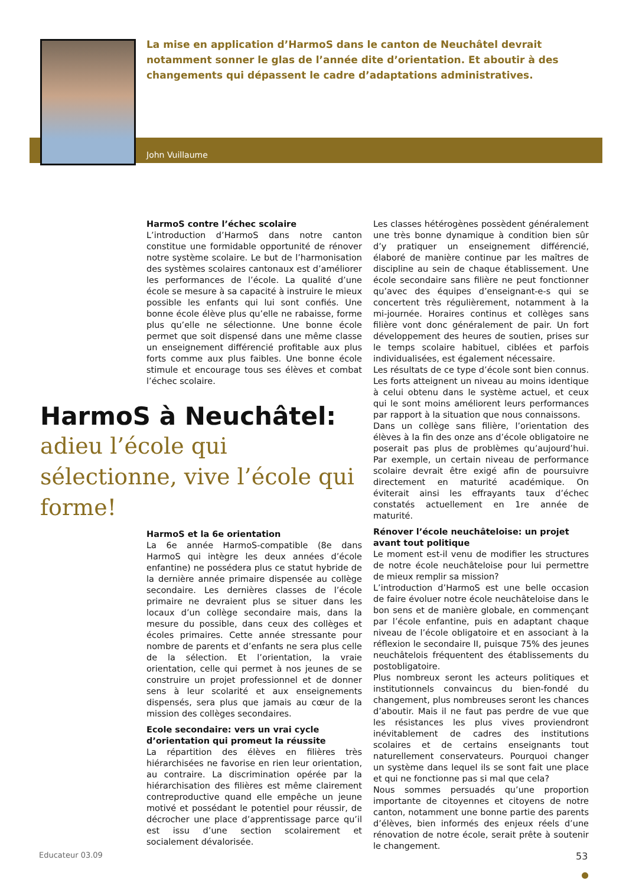La mise en application d’HarmoS dans le canton de Neuchâtel devrait notamment sonner le glas de l’année dite d’orientation. Et aboutir à des changements qui dépassent le cadre d’adaptations administratives.
John Vuillaume
HarmoS contre l’échec scolaire
L’introduction d’HarmoS dans notre canton constitue une formidable opportunité de rénover notre système scolaire. Le but de l’harmonisation des systèmes scolaires cantonaux est d’améliorer les performances de l’école. La qualité d’une école se mesure à sa capacité à instruire le mieux possible les enfants qui lui sont confiés. Une bonne école élève plus qu’elle ne rabaisse, forme plus qu’elle ne sélectionne. Une bonne école permet que soit dispensé dans une même classe un enseignement différencié profitable aux plus forts comme aux plus faibles. Une bonne école stimule et encourage tous ses élèves et combat l’échec scolaire.
HarmoS à Neuchâtel:
adieu l’école qui sélectionne, vive l’école qui forme!
HarmoS et la 6e orientation
La 6e année HarmoS-compatible (8e dans HarmoS qui intègre les deux années d’école enfantine) ne possédera plus ce statut hybride de la dernière année primaire dispensée au collège secondaire. Les dernières classes de l’école primaire ne devraient plus se situer dans les locaux d’un collège secondaire mais, dans la mesure du possible, dans ceux des collèges et écoles primaires. Cette année stressante pour nombre de parents et d’enfants ne sera plus celle de la sélection. Et l’orientation, la vraie orientation, celle qui permet à nos jeunes de se construire un projet professionnel et de donner sens à leur scolarité et aux enseignements dispensés, sera plus que jamais au cœur de la mission des collèges secondaires.
Ecole secondaire: vers un vrai cycle d’orientation qui promeut la réussite
La répartition des élèves en filières très hiérarchisées ne favorise en rien leur orientation, au contraire. La discrimination opérée par la hiérarchisation des filières est même clairement contreproductive quand elle empêche un jeune motivé et possédant le potentiel pour réussir, de décrocher une place d’apprentissage parce qu’il est issu d’une section scolairement et socialement dévalorisée.
Les classes hétérogènes possèdent généralement une très bonne dynamique à condition bien sûr d’y pratiquer un enseignement différencié, élaboré de manière continue par les maîtres de discipline au sein de chaque établissement. Une école secondaire sans filière ne peut fonctionner qu’avec des équipes d’enseignant-e-s qui se concertent très régulièrement, notamment à la mi-journée. Horaires continus et collèges sans filière vont donc généralement de pair. Un fort développement des heures de soutien, prises sur le temps scolaire habituel, ciblées et parfois individualisées, est également nécessaire.
Les résultats de ce type d’école sont bien connus. Les forts atteignent un niveau au moins identique à celui obtenu dans le système actuel, et ceux qui le sont moins améliorent leurs performances par rapport à la situation que nous connaissons.
Dans un collège sans filière, l’orientation des élèves à la fin des onze ans d’école obligatoire ne poserait pas plus de problèmes qu’aujourd’hui. Par exemple, un certain niveau de performance scolaire devrait être exigé afin de poursuivre directement en maturité académique. On éviterait ainsi les effrayants taux d’échec constatés actuellement en 1re année de maturité.
Rénover l’école neuchâteloise: un projet avant tout politique
Le moment est-il venu de modifier les structures de notre école neuchâteloise pour lui permettre de mieux remplir sa mission?
L’introduction d’HarmoS est une belle occasion de faire évoluer notre école neuchâteloise dans le bon sens et de manière globale, en commençant par l’école enfantine, puis en adaptant chaque niveau de l’école obligatoire et en associant à la réflexion le secondaire II, puisque 75% des jeunes neuchâtelois fréquentent des établissements du postobligatoire.
Plus nombreux seront les acteurs politiques et institutionnels convaincus du bien-fondé du changement, plus nombreuses seront les chances d’aboutir. Mais il ne faut pas perdre de vue que les résistances les plus vives proviendront inévitablement de cadres des institutions scolaires et de certains enseignants tout naturellement conservateurs. Pourquoi changer un système dans lequel ils se sont fait une place et qui ne fonctionne pas si mal que cela?
Nous sommes persuadés qu’une proportion importante de citoyennes et citoyens de notre canton, notamment une bonne partie des parents d’élèves, bien informés des enjeux réels d’une rénovation de notre école, serait prête à soutenir le changement.
●
Educateur 03.09 53